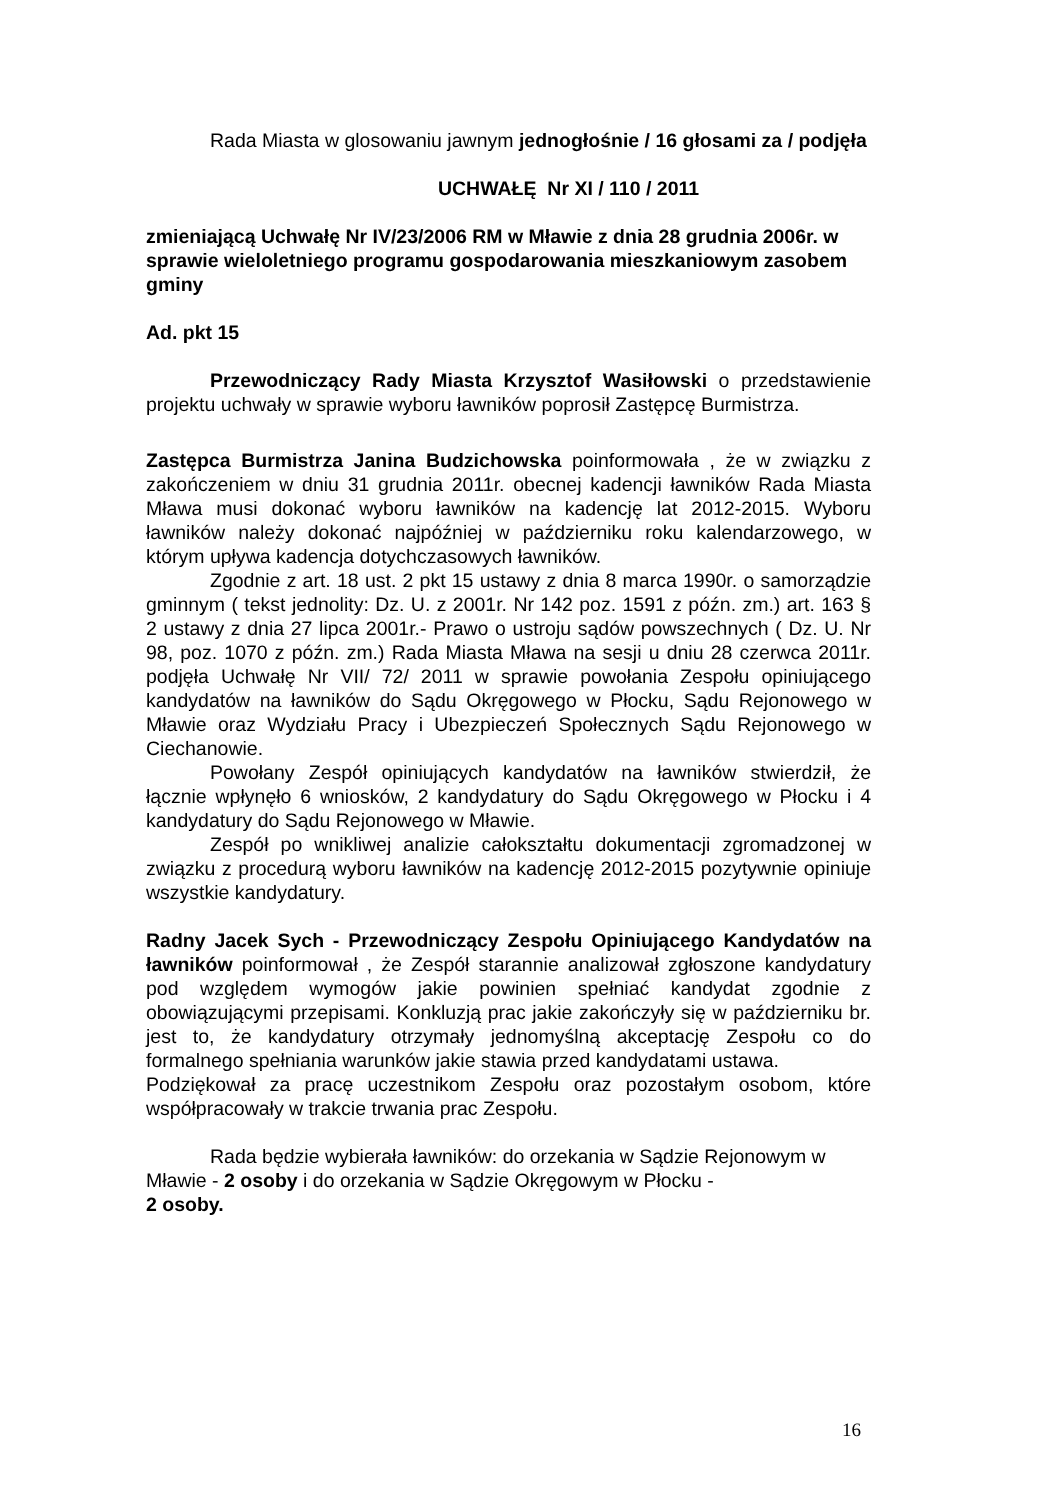Rada Miasta w glosowaniu jawnym jednogłośnie / 16 głosami za / podjęła
UCHWAŁĘ Nr XI / 110 / 2011
zmieniającą Uchwałę Nr IV/23/2006 RM w Mławie z dnia 28 grudnia 2006r. w sprawie wieloletniego programu gospodarowania mieszkaniowym zasobem gminy
Ad. pkt 15
Przewodniczący Rady Miasta Krzysztof Wasiłowski o przedstawienie projektu uchwały w sprawie wyboru ławników poprosił Zastępcę Burmistrza.
Zastępca Burmistrza Janina Budzichowska poinformowała , że w związku z zakończeniem w dniu 31 grudnia 2011r. obecnej kadencji ławników Rada Miasta Mława musi dokonać wyboru ławników na kadencję lat 2012-2015. Wyboru ławników należy dokonać najpóźniej w październiku roku kalendarzowego, w którym upływa kadencja dotychczasowych ławników.
Zgodnie z art. 18 ust. 2 pkt 15 ustawy z dnia 8 marca 1990r. o samorządzie gminnym ( tekst jednolity: Dz. U. z 2001r. Nr 142 poz. 1591 z późn. zm.) art. 163 § 2 ustawy z dnia 27 lipca 2001r.- Prawo o ustroju sądów powszechnych ( Dz. U. Nr 98, poz. 1070 z późn. zm.) Rada Miasta Mława na sesji u dniu 28 czerwca 2011r. podjęła Uchwałę Nr VII/ 72/ 2011 w sprawie powołania Zespołu opiniującego kandydatów na ławników do Sądu Okręgowego w Płocku, Sądu Rejonowego w Mławie oraz Wydziału Pracy i Ubezpieczeń Społecznych Sądu Rejonowego w Ciechanowie.
Powołany Zespół opiniujących kandydatów na ławników stwierdził, że łącznie wpłynęło 6 wniosków, 2 kandydatury do Sądu Okręgowego w Płocku i 4 kandydatury do Sądu Rejonowego w Mławie.
Zespół po wnikliwej analizie całokształtu dokumentacji zgromadzonej w związku z procedurą wyboru ławników na kadencję 2012-2015 pozytywnie opiniuje wszystkie kandydatury.
Radny Jacek Sych - Przewodniczący Zespołu Opiniującego Kandydatów na ławników poinformował , że Zespół starannie analizował zgłoszone kandydatury pod względem wymogów jakie powinien spełniać kandydat zgodnie z obowiązującymi przepisami. Konkluzją prac jakie zakończyły się w październiku br. jest to, że kandydatury otrzymały jednomyślną akceptację Zespołu co do formalnego spełniania warunków jakie stawia przed kandydatami ustawa.
Podziękował za pracę uczestnikom Zespołu oraz pozostałym osobom, które współpracowały w trakcie trwania prac Zespołu.
Rada będzie wybierała ławników: do orzekania w Sądzie Rejonowym w Mławie - 2 osoby i do orzekania w Sądzie Okręgowym w Płocku -
2 osoby.
16